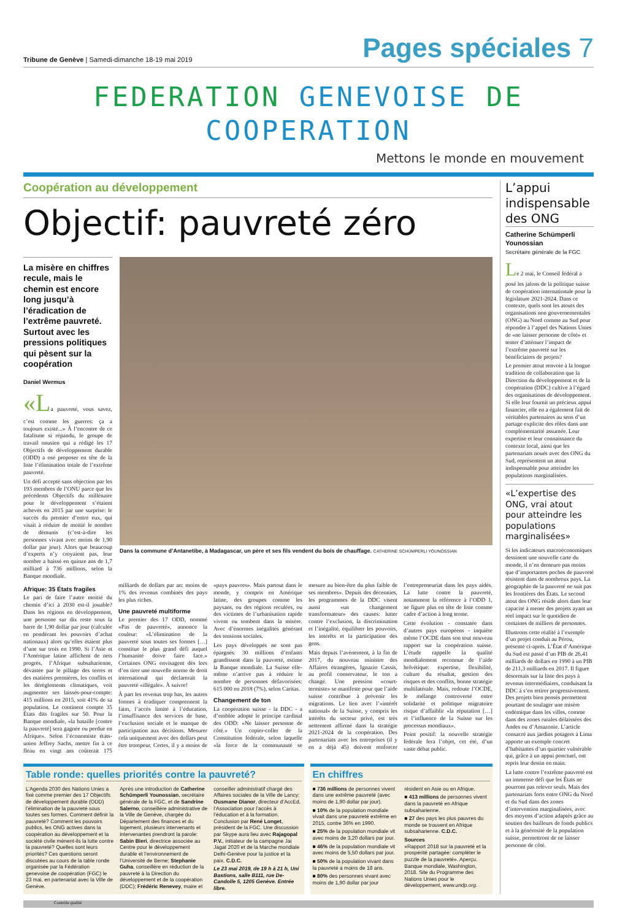Tribune de Genève | Samedi-dimanche 18-19 mai 2019
Pages spéciales 7
FEDERATION GENEVOISE DE COOPERATION
Mettons le monde en mouvement
Coopération au développement
Objectif: pauvreté zéro
La misère en chiffres recule, mais le chemin est encore long jusqu’à l’éradication de l’extrême pauvreté. Surtout avec les pressions politiques qui pèsent sur la coopération
Daniel Wermus
«La pauvreté, vous savez, c’est comme les guerres: ça a toujours existé...» À l’encontre de ce fatalisme si répandu, le groupe de travail onusien qui a rédigé les 17 Objectifs de développement durable (ODD) a osé proposer en tête de la liste l’élimination totale de l’extrême pauvreté.
Un défi accepté sans objection par les 193 membres de l’ONU parce que les précédents Objectifs du millénaire pour le développement s’étaient achevés en 2015 par une surprise: le succès du premier d’entre eux, qui visait à réduire de moitié le nombre de démunis (c’est-à-dire les personnes vivant avec moins de 1,90 dollar par jour). Alors que beaucoup d’experts n’y croyaient pas, leur nombre a baissé en quinze ans de 1,7 milliard à 736 millions, selon la Banque mondiale.
Dans la commune d’Antanetibe, à Madagascar, un père et ses fils vendent du bois de chauffage. CATHERINE SCHÜMPERLI YOUNOSSIAN
Afrique: 35 États fragiles
Le pari de faire l’autre moitié du chemin d’ici à 2030 est-il jouable? Dans les régions en développement, une personne sur dix reste sous la barre de 1,90 dollar par jour (calculée en pondérant les pouvoirs d’achat nationaux) alors qu’elles étaient plus d’une sur trois en 1990. Si l’Asie et l’Amérique latine affichent de nets progrès, l’Afrique subsaharienne, dévastée par le pillage des terres et des matières premières, les conflits et les dérèglements climatiques, voit augmenter ses laissés-pour-compte: 415 millions en 2015, soit 41% de sa population. Le continent compte 35 États dits fragiles sur 50. Pour la Banque mondiale, «la bataille [contre la pauvreté] sera gagnée ou perdue en Afrique». Selon l’économiste états-unien Jeffrey Sachs, mettre fin à ce fléau en vingt ans coûterait 175 milliards de dollars par an: moins de 1% des revenus combinés des pays les plus riches.
Une pauvreté multiforme
Le premier des 17 ODD, nommé «Pas de pauvreté», annonce la couleur: «L’élimination de la pauvreté sous toutes ses formes […] constitue le plus grand défi auquel l’humanité doive faire face.» Certaines ONG envisagent dès lors d’en tirer une nouvelle norme de droit international qui déclarerait la pauvreté «illégale». À suivre!
À part les revenus trop bas, les autres formes à éradiquer comprennent la faim, l’accès limité à l’éducation, l’insuffisance des services de base, l’exclusion sociale et le manque de participation aux décisions. Mesurer cela uniquement avec des dollars peut être trompeur. Certes, il y a moins de «pays pauvres». Mais partout dans le monde, y compris en Amérique latine, des groupes comme les paysans, ou des régions reculées, ou des victimes de l’urbanisation rapide vivent ou tombent dans la misère. Avec d’énormes inégalités générant des tensions sociales.
Les pays développés ne sont pas épargnés: 30 millions d’enfants grandissent dans la pauvreté, estime la Banque mondiale. La Suisse elle-même n’arrive pas à réduire le nombre de personnes défavorisées: 615 000 en 2018 (7%), selon Caritas.
Changement de ton
La coopération suisse - la DDC - a d’emblée adopté le principe cardinal des ODD: «Ne laisser personne de côté.» Un copier-coller de la Constitution fédérale, selon laquelle «la force de la communauté se mesure au bien-être du plus faible de ses membres». Depuis des décennies, les programmes de la DDC visent aussi «un changement transformateur» des causes: lutter contre l’exclusion, la discrimination et l’inégalité, équilibrer les pouvoirs, les intérêts et la participation des gens.
Mais depuis l’avènement, à la fin de 2017, du nouveau ministre des Affaires étrangères, Ignazio Cassis, au profil conservateur, le ton a changé. Une pression «court-termiste» se manifeste pour que l’aide suisse contribue à prévenir les migrations. Le lien avec l’«intérêt national» de la Suisse, y compris les intérêts du secteur privé, est très nettement affirmé dans la stratégie 2021-2024 de la coopération. Des partenariats avec les entreprises (il y en a déjà 45) doivent renforcer l’entrepreneuriat dans les pays aidés. La lutte contre la pauvreté, notamment la référence à l’ODD 1, ne figure plus en tête de liste comme cadre d’action à long terme.
Cette évolution - constatée dans d’autres pays européens - inquiète même l’OCDE dans son tout nouveau rapport sur la coopération suisse. L’étude rappelle la qualité mondialement reconnue de l’aide helvétique: expertise, flexibilité, culture du résultat, gestion des risques et des conflits, bonne stratégie multilatérale. Mais, redoute l’OCDE, le mélange controversé entre solidarité et politique migratoire risque d’affaiblir «la réputation […] et l’influence de la Suisse sur les processus mondiaux».
Point positif: la nouvelle stratégie fédérale fera l’objet, cet été, d’un vaste débat public.
Table ronde: quelles priorités contre la pauvreté?
L’Agenda 2030 des Nations Unies a fixé comme premier des 17 Objectifs de développement durable (ODD) l’élimination de la pauvreté sous toutes ses formes. Comment définir la pauvreté? Comment les pouvoirs publics, les ONG actives dans la coopération au développement et la société civile mènent-ils la lutte contre la pauvreté? Quelles sont leurs priorités? Ces questions seront discutées au cours de la table ronde organisée par la Fédération genevoise de coopération (FGC) le 23 mai, en partenariat avec la Ville de Genève.
Après une introduction de Catherine Schümperli Younossian, secrétaire générale de la FGC, et de Sandrine Salerno, conseillère administrative de la Ville de Genève, chargée du Département des finances et du logement, plusieurs intervenants et intervenantes prendront la parole: Sabin Bieri, directrice associée au Centre pour le développement durable et l’environnement de l’Université de Berne; Stephanie Guha, conseillère en réduction de la pauvreté à la Direction du développement et de la coopération (DDC); Frédéric Renevey, maire et conseiller administratif chargé des Affaires sociales de la Ville de Lancy; Ousmane Dianor, directeur d’AccEd, l’Association pour l’accès à l’éducation et à la formation. Conclusion par René Longet, président de la FGC. Une discussion par Skype aura lieu avec Rajagopal P.V., initiateur de la campagne Jai Jagat 2020 et de la Marche mondiale Delhi-Genève pour la justice et la paix. C.D.C.
Le 23 mai 2019, de 19 h à 21 h, Uni Bastions, salle B111, rue De-Candolle 5, 1205 Genève. Entrée libre.
En chiffres
■ 736 millions de personnes vivent dans une extrême pauvreté (avec moins de 1,90 dollar par jour).
■ 10% de la population mondiale vivait dans une pauvreté extrême en 2015, contre 36% en 1990.
■ 25% de la population mondiale vit avec moins de 3,20 dollars par jour.
■ 46% de la population mondiale vit avec moins de 5,50 dollars par jour.
■ 50% de la population vivant dans la pauvreté a moins de 18 ans.
■ 80% des personnes vivant avec moins de 1,90 dollar par jour résident en Asie ou en Afrique.
■ 413 millions de personnes vivent dans la pauvreté en Afrique subsaharienne.
■ 27 des pays les plus pauvres du monde se trouvent en Afrique subsaharienne. C.D.C.
Sources
«Rapport 2018 sur la pauvreté et la prospérité partagée: compléter le puzzle de la pauvreté». Aperçu. Banque mondiale, Washington, 2018. Site du Programme des Nations Unies pour le développement, www.undp.org.
L’appui indispensable des ONG
Catherine Schümperli Younossian
Secrétaire générale de la FGC
Le 2 mai, le Conseil fédéral a posé les jalons de la politique suisse de coopération internationale pour la législature 2021-2024. Dans ce contexte, quels sont les atouts des organisations non gouvernementales (ONG) au Nord comme au Sud pour répondre à l’appel des Nations Unies de «ne laisser personne de côté» et tenter d’atténuer l’impact de l’extrême pauvreté sur les bénéficiaires de projets?
Le premier atout renvoie à la longue tradition de collaboration que la Direction du développement et de la coopération (DDC) cultive à l’égard des organisations de développement. Si elle leur fournit un précieux appui financier, elle en a également fait de véritables partenaires au sens d’un partage explicite des rôles dans une complémentarité assumée. Leur expertise et leur connaissance du contexte local, ainsi que les partenariats noués avec des ONG du Sud, représentent un atout indispensable pour atteindre les populations marginalisées.
«L’expertise des ONG, vrai atout pour atteindre les populations marginalisées»
Si les indicateurs macroéconomiques dessinent une nouvelle carte du monde, il n’en demeure pas moins que d’importantes poches de pauvreté résistent dans de nombreux pays. La géographie de la pauvreté ne suit pas les frontières des États. Le second atout des ONG réside alors dans leur capacité à mener des projets ayant un réel impact sur le quotidien de centaines de milliers de personnes.
Illustrons cette réalité à l’exemple d’un projet conduit au Pérou, présenté ci-après. L’État d’Amérique du Sud est passé d’un PIB de 26,41 milliards de dollars en 1990 à un PIB de 211,3 milliards en 2017. Il figure désormais sur la liste des pays à revenus intermédiaires, conduisant la DDC à s’en retirer progressivement. Des projets bien pensés permettent pourtant de soulager une misère endémique dans les villes, comme dans des zones rurales délaissées des Andes ou d’Amazonie. L’article consacré aux jardins potagers à Lima apporte un exemple concret d’habitantes d’un quartier vulnérable qui, grâce à un appui ponctuel, ont repris leur destin en main.
La lutte contre l’extrême pauvreté est un immense défi que les États ne pourront pas relever seuls. Mais des partenariats forts entre ONG du Nord et du Sud dans des zones d’intervention marginalisées, avec des moyens d’action adaptés grâce au soutien des bailleurs de fonds publics et à la générosité de la population suisse, permettront de ne laisser personne de côté.
Contrôle qualité